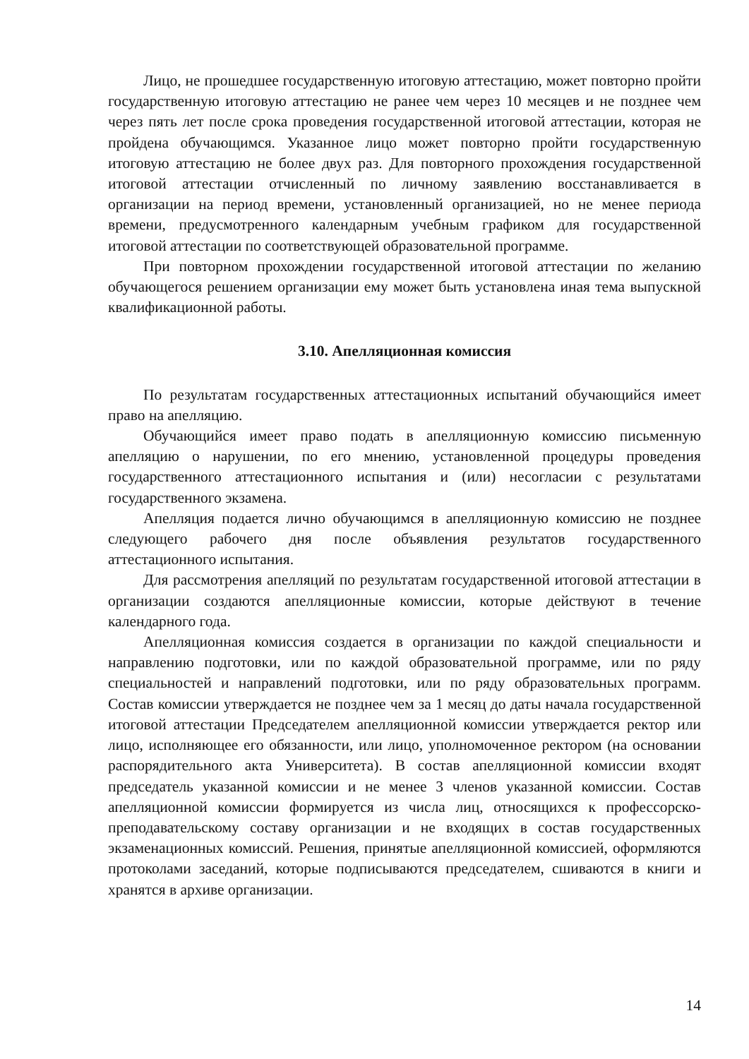Лицо, не прошедшее государственную итоговую аттестацию, может повторно пройти государственную итоговую аттестацию не ранее чем через 10 месяцев и не позднее чем через пять лет после срока проведения государственной итоговой аттестации, которая не пройдена обучающимся. Указанное лицо может повторно пройти государственную итоговую аттестацию не более двух раз. Для повторного прохождения государственной итоговой аттестации отчисленный по личному заявлению восстанавливается в организации на период времени, установленный организацией, но не менее периода времени, предусмотренного календарным учебным графиком для государственной итоговой аттестации по соответствующей образовательной программе.
При повторном прохождении государственной итоговой аттестации по желанию обучающегося решением организации ему может быть установлена иная тема выпускной квалификационной работы.
3.10. Апелляционная комиссия
По результатам государственных аттестационных испытаний обучающийся имеет право на апелляцию.
Обучающийся имеет право подать в апелляционную комиссию письменную апелляцию о нарушении, по его мнению, установленной процедуры проведения государственного аттестационного испытания и (или) несогласии с результатами государственного экзамена.
Апелляция подается лично обучающимся в апелляционную комиссию не позднее следующего рабочего дня после объявления результатов государственного аттестационного испытания.
Для рассмотрения апелляций по результатам государственной итоговой аттестации в организации создаются апелляционные комиссии, которые действуют в течение календарного года.
Апелляционная комиссия создается в организации по каждой специальности и направлению подготовки, или по каждой образовательной программе, или по ряду специальностей и направлений подготовки, или по ряду образовательных программ. Состав комиссии утверждается не позднее чем за 1 месяц до даты начала государственной итоговой аттестации Председателем апелляционной комиссии утверждается ректор или лицо, исполняющее его обязанности, или лицо, уполномоченное ректором (на основании распорядительного акта Университета). В состав апелляционной комиссии входят председатель указанной комиссии и не менее 3 членов указанной комиссии. Состав апелляционной комиссии формируется из числа лиц, относящихся к профессорско-преподавательскому составу организации и не входящих в состав государственных экзаменационных комиссий. Решения, принятые апелляционной комиссией, оформляются протоколами заседаний, которые подписываются председателем, сшиваются в книги и хранятся в архиве организации.
14